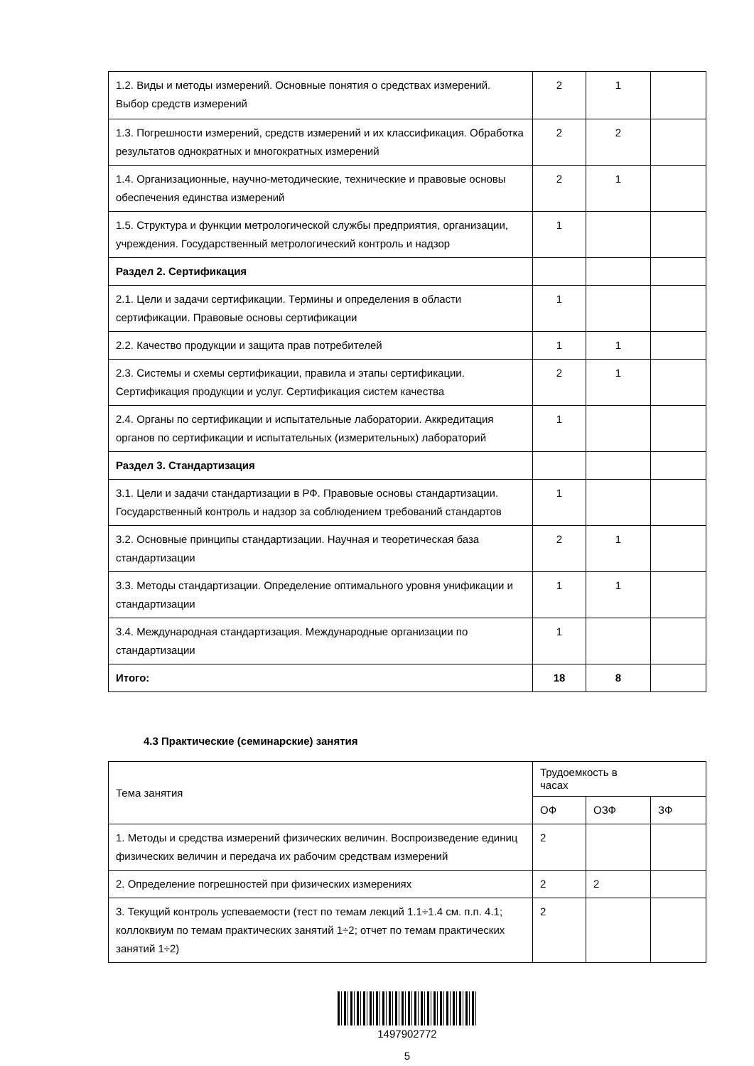| 1.2. Виды и методы измерений. Основные понятия о средствах измерений. Выбор средств измерений | 2 | 1 | |
| 1.3. Погрешности измерений, средств измерений и их классификация. Обработка результатов однократных и многократных измерений | 2 | 2 | |
| 1.4. Организационные, научно-методические, технические и правовые основы обеспечения единства измерений | 2 | 1 | |
| 1.5. Структура и функции метрологической службы предприятия, организации, учреждения. Государственный метрологический контроль и надзор | 1 | | |
| Раздел 2. Сертификация | | | |
| 2.1. Цели и задачи сертификации. Термины и определения в области сертификации. Правовые основы сертификации | 1 | | |
| 2.2. Качество продукции и защита прав потребителей | 1 | 1 | |
| 2.3. Системы и схемы сертификации, правила и этапы сертификации. Сертификация продукции и услуг. Сертификация систем качества | 2 | 1 | |
| 2.4. Органы по сертификации и испытательные лаборатории. Аккредитация органов по сертификации и испытательных (измерительных) лабораторий | 1 | | |
| Раздел 3. Стандартизация | | | |
| 3.1. Цели и задачи стандартизации в РФ. Правовые основы стандартизации. Государственный контроль и надзор за соблюдением требований стандартов | 1 | | |
| 3.2. Основные принципы стандартизации. Научная и теоретическая база стандартизации | 2 | 1 | |
| 3.3. Методы стандартизации. Определение оптимального уровня унификации и стандартизации | 1 | 1 | |
| 3.4. Международная стандартизация. Международные организации по стандартизации | 1 | | |
| Итого: | 18 | 8 | |
4.3 Практические (семинарские) занятия
| Тема занятия | Трудоемкость в часах | | |
| --- | --- | --- | --- |
| | ОФ | ОЗФ | ЗФ |
| 1. Методы и средства измерений физических величин. Воспроизведение единиц физических величин и передача их рабочим средствам измерений | 2 | | |
| 2. Определение погрешностей при физических измерениях | 2 | 2 | |
| 3. Текущий контроль успеваемости (тест по темам лекций 1.1÷1.4 см. п.п. 4.1; коллоквиум по темам практических занятий 1÷2; отчет по темам практических занятий 1÷2) | 2 | | |
1497902772
5